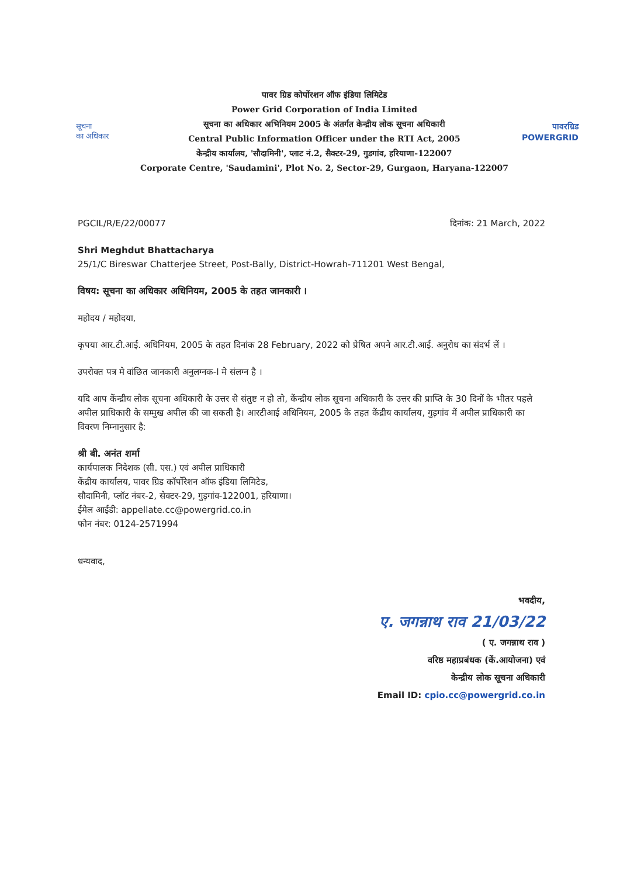सूचना
का अधिकार
पावर ग्रिड कोर्पोरशन ऑफ इंडिया लिमिटेड
Power Grid Corporation of India Limited
सूचना का अधिकार अभिनियम 2005 के अंतर्गत केन्द्रीय लोक सूचना अधिकारी
Central Public Information Officer under the RTI Act, 2005
केन्द्रीय कार्यालय, 'सौदामिनी', प्लाट नं.2, सैक्टर-29, गुडगांव, हरियाणा-122007
Corporate Centre, 'Saudamini', Plot No. 2, Sector-29, Gurgaon, Haryana-122007
पावरग्रिड
POWERGRID
PGCIL/R/E/22/00077 दिनांक: 21 March, 2022
Shri Meghdut Bhattacharya
25/1/C Bireswar Chatterjee Street, Post-Bally, District-Howrah-711201 West Bengal,
विषय: सूचना का अधिकार अधिनियम, 2005 के तहत जानकारी ।
महोदय / महोदया,
कृपया आर.टी.आई. अधिनियम, 2005 के तहत दिनांक 28 February, 2022 को प्रेषित अपने आर.टी.आई. अनुरोध का संदर्भ लें ।
उपरोक्त पत्र मे वांछित जानकारी अनुलग्नक-I मे संलग्न है ।
यदि आप केंन्द्रीय लोक सूचना अधिकारी के उत्तर से संतुष्ट न हो तो, केंन्द्रीय लोक सूचना अधिकारी के उत्तर की प्राप्ति के 30 दिनों के भीतर पहले अपील प्राधिकारी के सम्मुख अपील की जा सकती है। आरटीआई अधिनियम, 2005 के तहत केंद्रीय कार्यालय, गुड़गांव में अपील प्राधिकारी का विवरण निम्नानुसार है:
श्री बी. अनंत शर्मा
कार्यपालक निदेशक (सी. एस.) एवं अपील प्राधिकारी
केंद्रीय कार्यालय, पावर ग्रिड कॉर्पोरेशन ऑफ इंडिया लिमिटेड,
सौदामिनी, प्लॉट नंबर-2, सेक्टर-29, गुड़गांव-122001, हरियाणा।
ईमेल आईडी: appellate.cc@powergrid.co.in
फोन नंबर: 0124-2571994
धन्यवाद,
भवदीय,
ए. जगन्नाथ राव 21/03/22
( ए. जगन्नाथ राव )
वरिष्ठ महाप्रबंधक (कें.आयोजना) एवं
केन्द्रीय लोक सूचना अधिकारी
Email ID: cpio.cc@powergrid.co.in